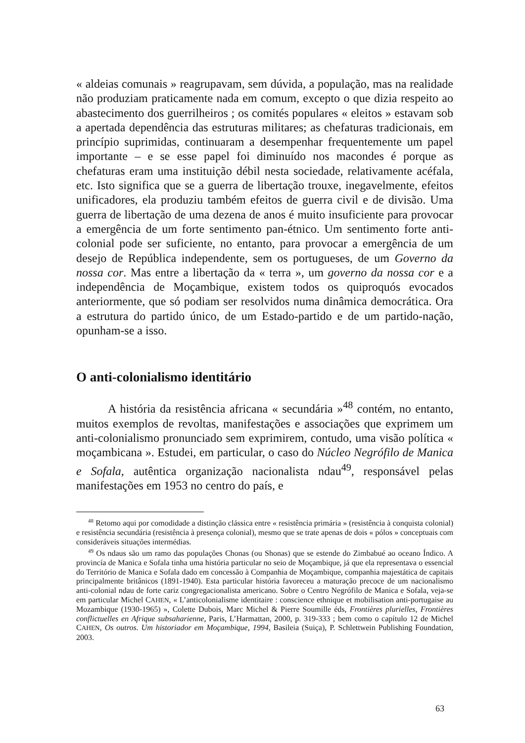« aldeias comunais » reagrupavam, sem dúvida, a população, mas na realidade não produziam praticamente nada em comum, excepto o que dizia respeito ao abastecimento dos guerrilheiros ; os comités populares « eleitos » estavam sob a apertada dependência das estruturas militares; as chefaturas tradicionais, em princípio suprimidas, continuaram a desempenhar frequentemente um papel importante – e se esse papel foi diminuído nos macondes é porque as chefaturas eram uma instituição débil nesta sociedade, relativamente acéfala, etc. Isto significa que se a guerra de libertação trouxe, inegavelmente, efeitos unificadores, ela produziu também efeitos de guerra civil e de divisão. Uma guerra de libertação de uma dezena de anos é muito insuficiente para provocar a emergência de um forte sentimento pan-étnico. Um sentimento forte anti-colonial pode ser suficiente, no entanto, para provocar a emergência de um desejo de República independente, sem os portugueses, de um Governo da nossa cor. Mas entre a libertação da « terra », um governo da nossa cor e a independência de Moçambique, existem todos os quiproquós evocados anteriormente, que só podiam ser resolvidos numa dinâmica democrática. Ora a estrutura do partido único, de um Estado-partido e de um partido-nação, opunham-se a isso.
O anti-colonialismo identitário
A história da resistência africana « secundária »<sup>48</sup> contém, no entanto, muitos exemplos de revoltas, manifestações e associações que exprimem um anti-colonialismo pronunciado sem exprimirem, contudo, uma visão política « moçambicana ». Estudei, em particular, o caso do Núcleo Negrófilo de Manica e Sofala, autêntica organização nacionalista ndau<sup>49</sup>, responsável pelas manifestações em 1953 no centro do país, e
<sup>48</sup> Retomo aqui por comodidade a distinção clássica entre « resistência primária » (resistência à conquista colonial) e resistência secundária (resistência à presença colonial), mesmo que se trate apenas de dois « pólos » conceptuais com consideráveis situações intermédias.
<sup>49</sup> Os ndaus são um ramo das populações Chonas (ou Shonas) que se estende do Zimbabué ao oceano Índico. A provincía de Manica e Sofala tinha uma história particular no seio de Moçambique, já que ela representava o essencial do Território de Manica e Sofala dado em concessão à Companhia de Moçambique, companhia majestática de capitais principalmente britânicos (1891-1940). Esta particular história favoreceu a maturação precoce de um nacionalismo anti-colonial ndau de forte cariz congregacionalista americano. Sobre o Centro Negrófilo de Manica e Sofala, veja-se em particular Michel CAHEN, « L’anticolonialisme identitaire : conscience ethnique et mobilisation anti-portugaise au Mozambique (1930-1965) », Colette Dubois, Marc Michel & Pierre Soumille éds, Frontières plurielles, Frontières conflictuelles en Afrique subsaharienne, Paris, L’Harmattan, 2000, p. 319-333 ; bem como o capítulo 12 de Michel CAHEN, Os outros. Um historiador em Moçambique, 1994, Basileia (Suiça), P. Schlettwein Publishing Foundation, 2003.
63